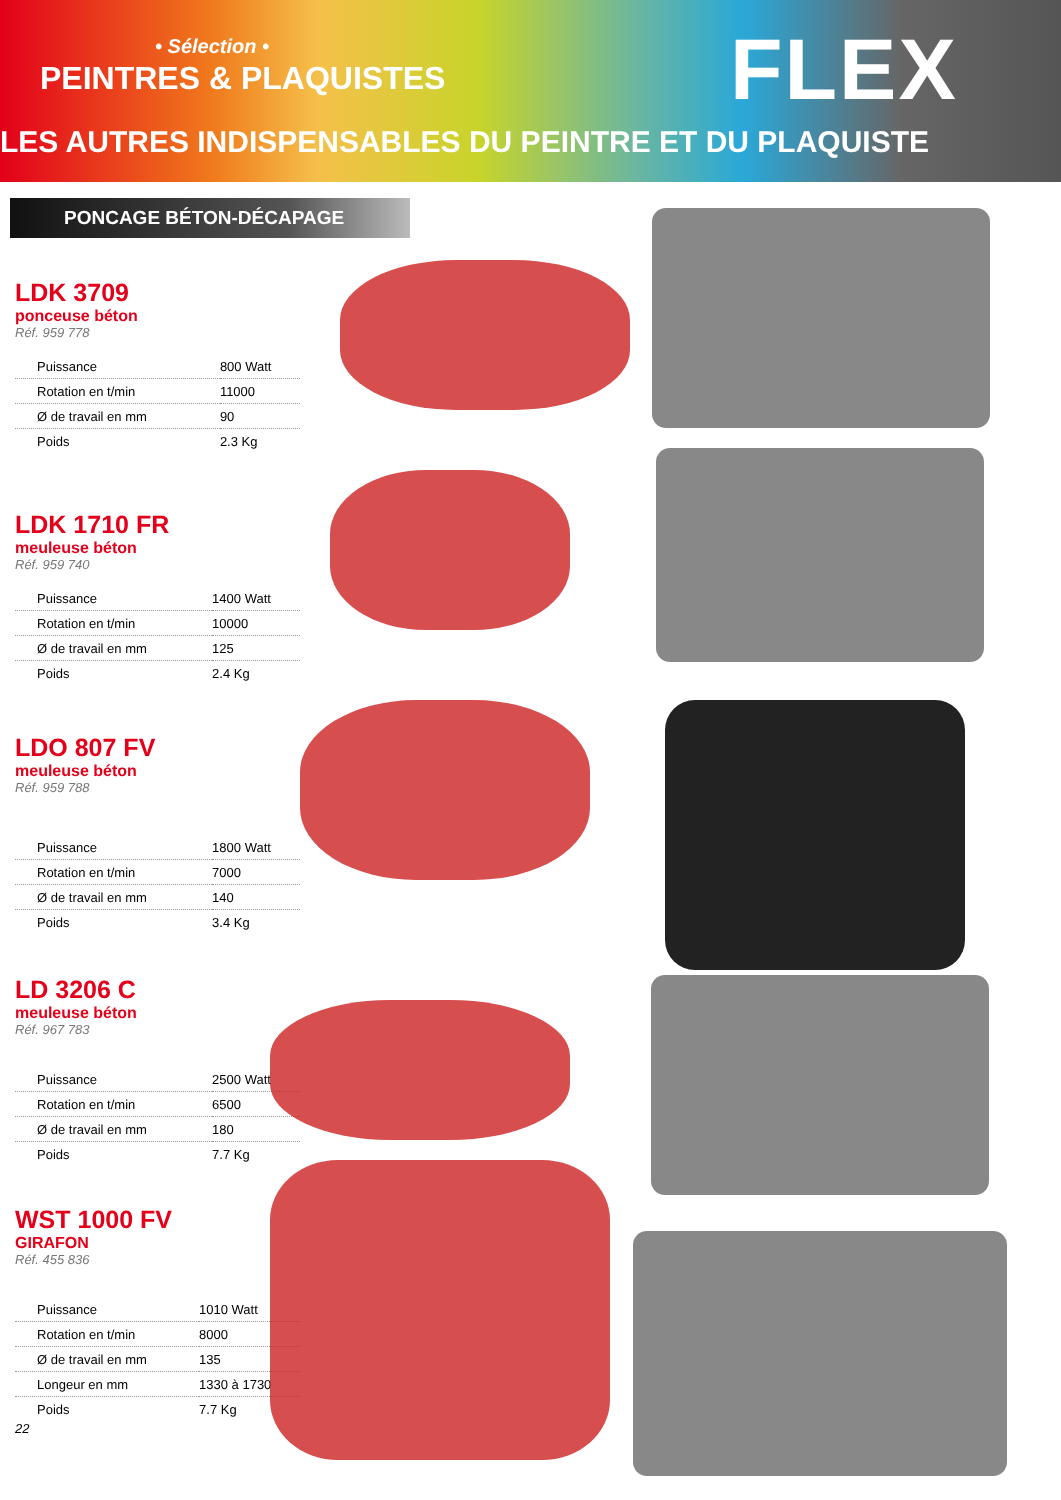• Sélection •
PEINTRES & PLAQUISTES FLEX
LES AUTRES INDISPENSABLES DU PEINTRE ET DU PLAQUISTE
PONCAGE BÉTON-DÉCAPAGE
LDK 3709
ponceuse béton
Réf. 959 778
| Puissance | 800 Watt |
| Rotation en t/min | 11000 |
| Ø de travail en mm | 90 |
| Poids | 2.3 Kg |
LDK 1710 FR
meuleuse béton
Réf. 959 740
| Puissance | 1400 Watt |
| Rotation en t/min | 10000 |
| Ø de travail en mm | 125 |
| Poids | 2.4 Kg |
LDO 807 FV
meuleuse béton
Réf. 959 788
| Puissance | 1800 Watt |
| Rotation en t/min | 7000 |
| Ø de travail en mm | 140 |
| Poids | 3.4 Kg |
LD 3206 C
meuleuse béton
Réf. 967 783
| Puissance | 2500 Watt |
| Rotation en t/min | 6500 |
| Ø de travail en mm | 180 |
| Poids | 7.7 Kg |
WST 1000 FV
GIRAFON
Réf. 455 836
| Puissance | 1010 Watt |
| Rotation en t/min | 8000 |
| Ø de travail en mm | 135 |
| Longeur en mm | 1330 à 1730 |
| Poids | 7.7 Kg |
22